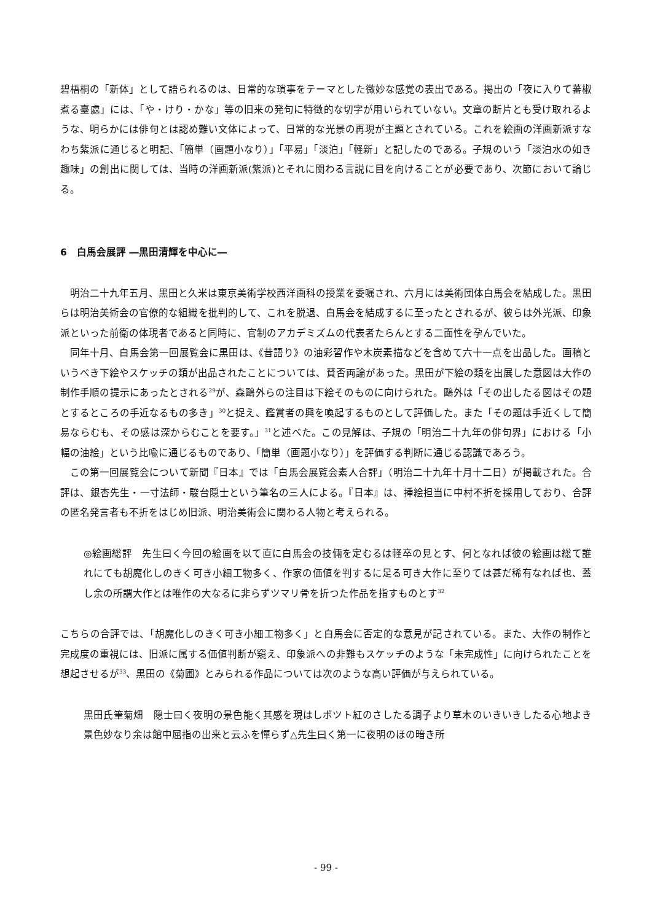碧梧桐の「新体」として語られるのは、日常的な瑣事をテーマとした微妙な感覚の表出である。掲出の「夜に入りて蕃椒煮る臺處」には、「や・けり・かな」等の旧来の発句に特徴的な切字が用いられていない。文章の断片とも受け取れるような、明らかには俳句とは認め難い文体によって、日常的な光景の再現が主題とされている。これを絵画の洋画新派すなわち紫派に通じると明記、「簡単（画題小なり）」「平易」「淡泊」「軽新」と記したのである。子規のいう「淡泊水の如き趣味」の創出に関しては、当時の洋画新派(紫派)とそれに関わる言説に目を向けることが必要であり、次節において論じる。
6　白馬会展評 ―黒田清輝を中心に―
明治二十九年五月、黒田と久米は東京美術学校西洋画科の授業を委嘱され、六月には美術団体白馬会を結成した。黒田らは明治美術会の官僚的な組織を批判的して、これを脱退、白馬会を結成するに至ったとされるが、彼らは外光派、印象派といった前衛の体現者であると同時に、官制のアカデミズムの代表者たらんとする二面性を孕んでいた。
同年十月、白馬会第一回展覧会に黒田は、《昔語り》の油彩習作や木炭素描などを含めて六十一点を出品した。画稿というべき下絵やスケッチの類が出品されたことについては、賛否両論があった。黒田が下絵の類を出展した意図は大作の制作手順の提示にあったとされる<sup>29</sup>が、森鷗外らの注目は下絵そのものに向けられた。鷗外は「その出したる図はその題とするところの手近なるもの多き」<sup>30</sup>と捉え、鑑賞者の興を喚起するものとして評価した。また「その題は手近くして簡易ならむも、その感は深からむことを要す。」<sup>31</sup>と述べた。この見解は、子規の「明治二十九年の俳句界」における「小幅の油絵」という比喩に通じるものであり、「簡単（画題小なり）」を評価する判断に通じる認識であろう。
この第一回展覧会について新聞『日本』では「白馬会展覧会素人合評」（明治二十九年十月十二日）が掲載された。合評は、銀杏先生・一寸法師・駿台隠士という筆名の三人による。『日本』は、挿絵担当に中村不折を採用しており、合評の匿名発言者も不折をはじめ旧派、明治美術会に関わる人物と考えられる。
◎絵画総評　先生曰く今回の絵画を以て直に白馬会の技倆を定むるは軽卒の見とす、何となれば彼の絵画は総て誰れにても胡魔化しのきく可き小細工物多く、作家の価値を判するに足る可き大作に至りては甚だ稀有なれば也、蓋し余の所謂大作とは唯作の大なるに非らずツマリ骨を折つた作品を指すものとす<sup>32</sup>
こちらの合評では、「胡魔化しのきく可き小細工物多く」と白馬会に否定的な意見が記されている。また、大作の制作と完成度の重視には、旧派に属する価値判断が窺え、印象派への非難もスケッチのような「未完成性」に向けられたことを想起させるが<sup>33</sup>、黒田の《菊圃》とみられる作品については次のような高い評価が与えられている。
黒田氏筆菊畑　隠士曰く夜明の景色能く其感を現はしポツト紅のさしたる調子より草木のいきいきしたる心地よき景色妙なり余は館中屈指の出来と云ふを憚らず△先生曰く第一に夜明のほの暗き所
- 99 -